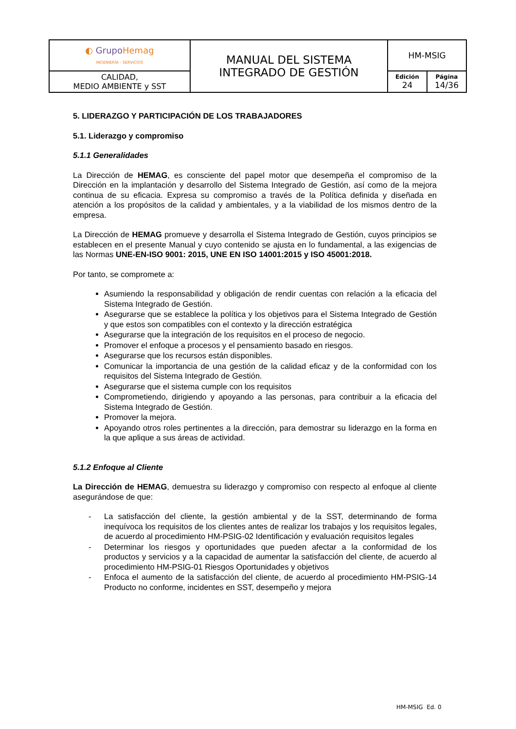| ◐ Grupo Hemag INGENIERÍA - SERVICIOS | MANUAL DEL SISTEMA INTEGRADO DE GESTIÓN | HM-MSIG | |
| CALIDAD, MEDIO AMBIENTE y SST | | Edición 24 | Página 14/36 |
5. LIDERAZGO Y PARTICIPACIÓN DE LOS TRABAJADORES
5.1. Liderazgo y compromiso
5.1.1 Generalidades
La Dirección de HEMAG, es consciente del papel motor que desempeña el compromiso de la Dirección en la implantación y desarrollo del Sistema Integrado de Gestión, así como de la mejora continua de su eficacia. Expresa su compromiso a través de la Política definida y diseñada en atención a los propósitos de la calidad y ambientales, y a la viabilidad de los mismos dentro de la empresa.
La Dirección de HEMAG promueve y desarrolla el Sistema Integrado de Gestión, cuyos principios se establecen en el presente Manual y cuyo contenido se ajusta en lo fundamental, a las exigencias de las Normas UNE-EN-ISO 9001: 2015, UNE EN ISO 14001:2015 y ISO 45001:2018.
Por tanto, se compromete a:
Asumiendo la responsabilidad y obligación de rendir cuentas con relación a la eficacia del Sistema Integrado de Gestión.
Asegurarse que se establece la política y los objetivos para el Sistema Integrado de Gestión y que estos son compatibles con el contexto y la dirección estratégica
Asegurarse que la integración de los requisitos en el proceso de negocio.
Promover el enfoque a procesos y el pensamiento basado en riesgos.
Asegurarse que los recursos están disponibles.
Comunicar la importancia de una gestión de la calidad eficaz y de la conformidad con los requisitos del Sistema Integrado de Gestión.
Asegurarse que el sistema cumple con los requisitos
Comprometiendo, dirigiendo y apoyando a las personas, para contribuir a la eficacia del Sistema Integrado de Gestión.
Promover la mejora.
Apoyando otros roles pertinentes a la dirección, para demostrar su liderazgo en la forma en la que aplique a sus áreas de actividad.
5.1.2 Enfoque al Cliente
La Dirección de HEMAG, demuestra su liderazgo y compromiso con respecto al enfoque al cliente asegurándose de que:
- La satisfacción del cliente, la gestión ambiental y de la SST, determinando de forma inequívoca los requisitos de los clientes antes de realizar los trabajos y los requisitos legales, de acuerdo al procedimiento HM-PSIG-02 Identificación y evaluación requisitos legales
- Determinar los riesgos y oportunidades que pueden afectar a la conformidad de los productos y servicios y a la capacidad de aumentar la satisfacción del cliente, de acuerdo al procedimiento HM-PSIG-01 Riesgos Oportunidades y objetivos
- Enfoca el aumento de la satisfacción del cliente, de acuerdo al procedimiento HM-PSIG-14 Producto no conforme, incidentes en SST, desempeño y mejora
HM-MSIG Ed. 0